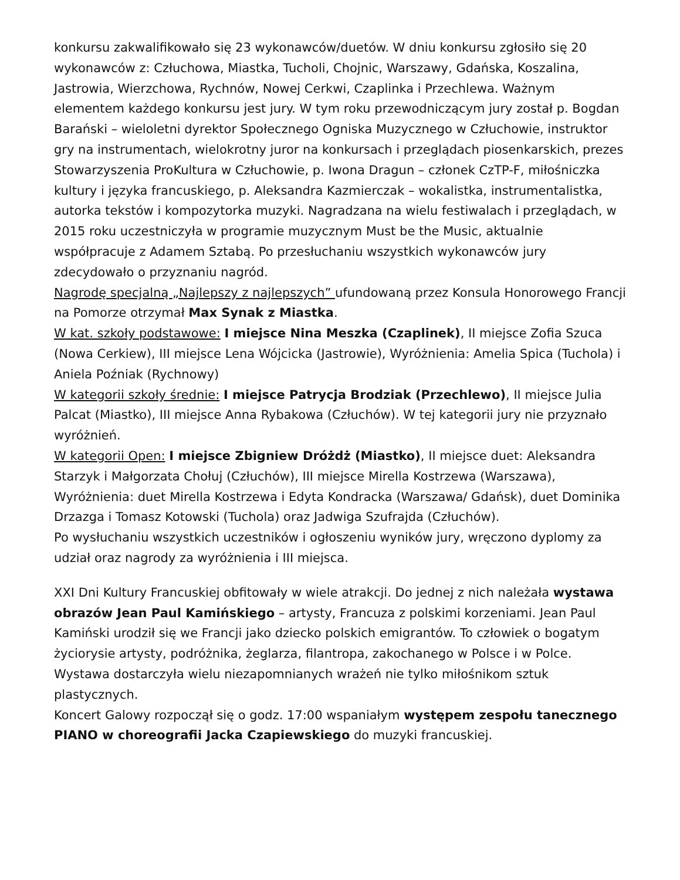konkursu zakwalifikowało się 23 wykonawców/duetów. W dniu konkursu zgłosiło się 20 wykonawców z: Człuchowa, Miastka, Tucholi, Chojnic, Warszawy, Gdańska, Koszalina, Jastrowia, Wierzchowa, Rychnów, Nowej Cerkwi, Czaplinka i Przechlewa. Ważnym elementem każdego konkursu jest jury. W tym roku przewodniczącym jury został p. Bogdan Barański – wieloletni dyrektor Społecznego Ogniska Muzycznego w Człuchowie, instruktor gry na instrumentach, wielokrotny juror na konkursach i przeglądach piosenkarskich, prezes Stowarzyszenia ProKultura w Człuchowie, p. Iwona Dragun – członek CzTP-F, miłośniczka kultury i języka francuskiego, p. Aleksandra Kazmierczak – wokalistka, instrumentalistka, autorka tekstów i kompozytorka muzyki. Nagradzana na wielu festiwalach i przeglądach, w 2015 roku uczestniczyła w programie muzycznym Must be the Music, aktualnie współpracuje z Adamem Sztabą. Po przesłuchaniu wszystkich wykonawców jury zdecydowało o przyznaniu nagród.
Nagrodę specjalną „Najlepszy z najlepszych” ufundowaną przez Konsula Honorowego Francji na Pomorze otrzymał Max Synak z Miastka.
W kat. szkoły podstawowe: I miejsce Nina Meszka (Czaplinek), II miejsce Zofia Szuca (Nowa Cerkiew), III miejsce Lena Wójcicka (Jastrowie), Wyróżnienia: Amelia Spica (Tuchola) i Aniela Poźniak (Rychnowy)
W kategorii szkoły średnie: I miejsce Patrycja Brodziak (Przechlewo), II miejsce Julia Palcat (Miastko), III miejsce Anna Rybakowa (Człuchów). W tej kategorii jury nie przyznało wyróżnień.
W kategorii Open: I miejsce Zbigniew Dróżdż (Miastko), II miejsce duet: Aleksandra Starzyk i Małgorzata Chołuj (Człuchów), III miejsce Mirella Kostrzewa (Warszawa), Wyróżnienia: duet Mirella Kostrzewa i Edyta Kondracka (Warszawa/ Gdańsk), duet Dominika Drzazga i Tomasz Kotowski (Tuchola) oraz Jadwiga Szufrajda (Człuchów).
Po wysłuchaniu wszystkich uczestników i ogłoszeniu wyników jury, wręczono dyplomy za udział oraz nagrody za wyróżnienia i III miejsca.
XXI Dni Kultury Francuskiej obfitowały w wiele atrakcji. Do jednej z nich należała wystawa obrazów Jean Paul Kamińskiego – artysty, Francuza z polskimi korzeniami. Jean Paul Kamiński urodził się we Francji jako dziecko polskich emigrantów. To człowiek o bogatym życiorysie artysty, podróżnika, żeglarza, filantropa, zakochanego w Polsce i w Polce. Wystawa dostarczyła wielu niezapomnianych wrażeń nie tylko miłośnikom sztuk plastycznych.
Koncert Galowy rozpoczął się o godz. 17:00 wspaniałym występem zespołu tanecznego PIANO w choreografii Jacka Czapiewskiego do muzyki francuskiej.